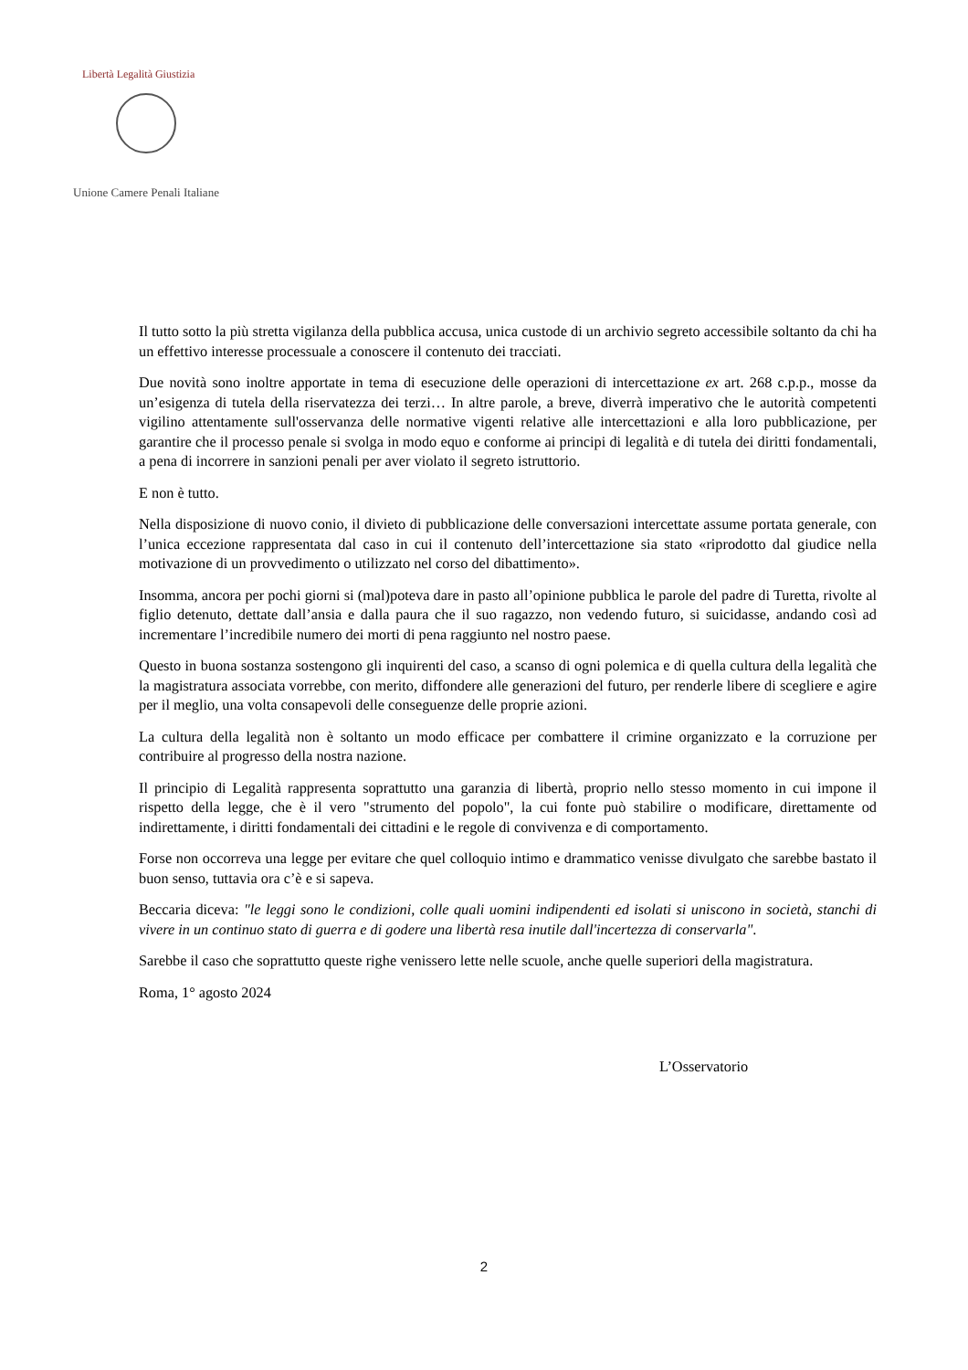Libertà Legalità Giustizia
Unione Camere Penali Italiane
Il tutto sotto la più stretta vigilanza della pubblica accusa, unica custode di un archivio segreto accessibile soltanto da chi ha un effettivo interesse processuale a conoscere il contenuto dei tracciati.
Due novità sono inoltre apportate in tema di esecuzione delle operazioni di intercettazione ex art. 268 c.p.p., mosse da un’esigenza di tutela della riservatezza dei terzi… In altre parole, a breve, diverrà imperativo che le autorità competenti vigilino attentamente sull'osservanza delle normative vigenti relative alle intercettazioni e alla loro pubblicazione, per garantire che il processo penale si svolga in modo equo e conforme ai principi di legalità e di tutela dei diritti fondamentali, a pena di incorrere in sanzioni penali per aver violato il segreto istruttorio.
E non è tutto.
Nella disposizione di nuovo conio, il divieto di pubblicazione delle conversazioni intercettate assume portata generale, con l’unica eccezione rappresentata dal caso in cui il contenuto dell’intercettazione sia stato «riprodotto dal giudice nella motivazione di un provvedimento o utilizzato nel corso del dibattimento».
Insomma, ancora per pochi giorni si (mal)poteva dare in pasto all’opinione pubblica le parole del padre di Turetta, rivolte al figlio detenuto, dettate dall’ansia e dalla paura che il suo ragazzo, non vedendo futuro, si suicidasse, andando così ad incrementare l’incredibile numero dei morti di pena raggiunto nel nostro paese.
Questo in buona sostanza sostengono gli inquirenti del caso, a scanso di ogni polemica e di quella cultura della legalità che la magistratura associata vorrebbe, con merito, diffondere alle generazioni del futuro, per renderle libere di scegliere e agire per il meglio, una volta consapevoli delle conseguenze delle proprie azioni.
La cultura della legalità non è soltanto un modo efficace per combattere il crimine organizzato e la corruzione per contribuire al progresso della nostra nazione.
Il principio di Legalità rappresenta soprattutto una garanzia di libertà, proprio nello stesso momento in cui impone il rispetto della legge, che è il vero "strumento del popolo", la cui fonte può stabilire o modificare, direttamente od indirettamente, i diritti fondamentali dei cittadini e le regole di convivenza e di comportamento.
Forse non occorreva una legge per evitare che quel colloquio intimo e drammatico venisse divulgato che sarebbe bastato il buon senso, tuttavia ora c’è e si sapeva.
Beccaria diceva: "le leggi sono le condizioni, colle quali uomini indipendenti ed isolati si uniscono in società, stanchi di vivere in un continuo stato di guerra e di godere una libertà resa inutile dall'incertezza di conservarla".
Sarebbe il caso che soprattutto queste righe venissero lette nelle scuole, anche quelle superiori della magistratura.
Roma, 1° agosto 2024
L’Osservatorio
2